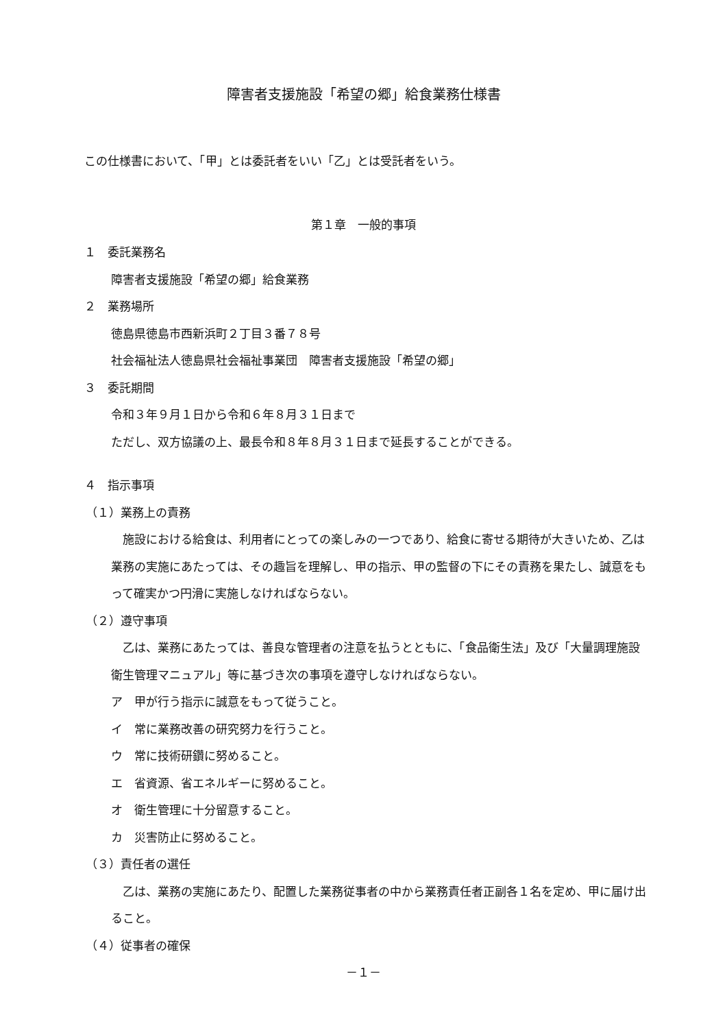障害者支援施設「希望の郷」給食業務仕様書
この仕様書において、「甲」とは委託者をいい「乙」とは受託者をいう。
第１章　一般的事項
１　委託業務名
障害者支援施設「希望の郷」給食業務
２　業務場所
徳島県徳島市西新浜町２丁目３番７８号
社会福祉法人徳島県社会福祉事業団　障害者支援施設「希望の郷」
３　委託期間
令和３年９月１日から令和６年８月３１日まで
ただし、双方協議の上、最長令和８年８月３１日まで延長することができる。
４　指示事項
（１）業務上の責務
　施設における給食は、利用者にとっての楽しみの一つであり、給食に寄せる期待が大きいため、乙は業務の実施にあたっては、その趣旨を理解し、甲の指示、甲の監督の下にその責務を果たし、誠意をもって確実かつ円滑に実施しなければならない。
（２）遵守事項
　乙は、業務にあたっては、善良な管理者の注意を払うとともに、「食品衛生法」及び「大量調理施設衛生管理マニュアル」等に基づき次の事項を遵守しなければならない。
ア　甲が行う指示に誠意をもって従うこと。
イ　常に業務改善の研究努力を行うこと。
ウ　常に技術研鑽に努めること。
エ　省資源、省エネルギーに努めること。
オ　衛生管理に十分留意すること。
カ　災害防止に努めること。
（３）責任者の選任
　乙は、業務の実施にあたり、配置した業務従事者の中から業務責任者正副各１名を定め、甲に届け出ること。
（４）従事者の確保
－１－